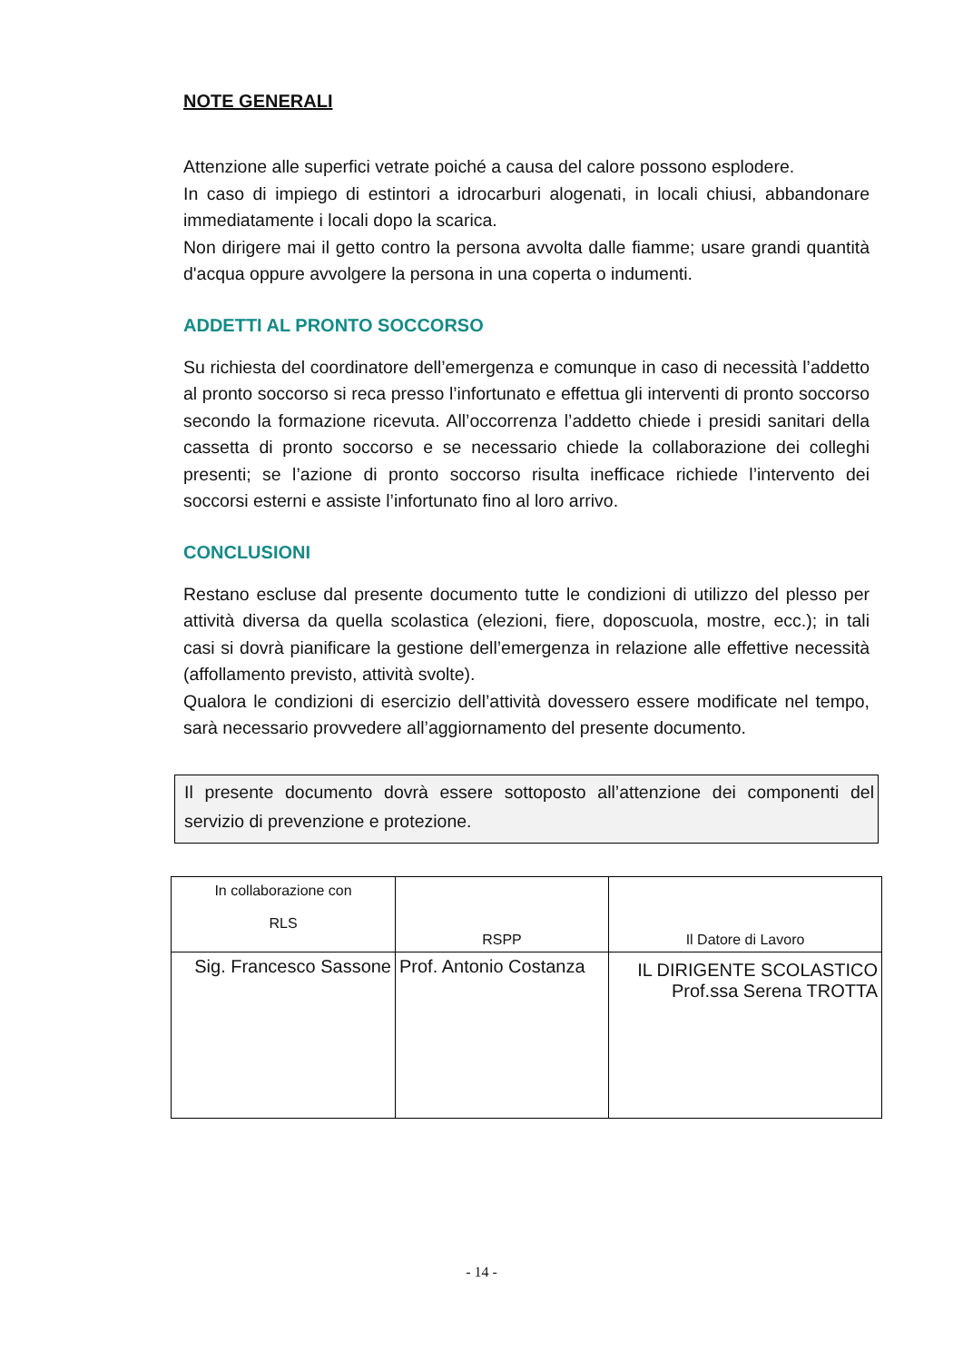NOTE GENERALI
Attenzione alle superfici vetrate poiché a causa del calore possono esplodere.
In caso di impiego di estintori a idrocarburi alogenati, in locali chiusi, abbandonare immediatamente i locali dopo la scarica.
Non dirigere mai il getto contro la persona avvolta dalle fiamme; usare grandi quantità d'acqua oppure avvolgere la persona in una coperta o indumenti.
ADDETTI AL PRONTO SOCCORSO
Su richiesta del coordinatore dell’emergenza e comunque in caso di necessità l’addetto al pronto soccorso si reca presso l’infortunato e effettua gli interventi di pronto soccorso secondo la formazione ricevuta. All’occorrenza l’addetto chiede i presidi sanitari della cassetta di pronto soccorso e se necessario chiede la collaborazione dei colleghi presenti; se l’azione di pronto soccorso risulta inefficace richiede l’intervento dei soccorsi esterni e assiste l’infortunato fino al loro arrivo.
CONCLUSIONI
Restano escluse dal presente documento tutte le condizioni di utilizzo del plesso per attività diversa da quella scolastica (elezioni, fiere, doposcuola, mostre, ecc.); in tali casi si dovrà pianificare la gestione dell’emergenza in relazione alle effettive necessità (affollamento previsto, attività svolte).
Qualora le condizioni di esercizio dell’attività dovessero essere modificate nel tempo, sarà necessario provvedere all’aggiornamento del presente documento.
Il presente documento dovrà essere sottoposto all’attenzione dei componenti del servizio di prevenzione e protezione.
| In collaborazione con RLS | RSPP | Il Datore di Lavoro |
| Sig. Francesco Sassone | Prof. Antonio Costanza | IL DIRIGENTE SCOLASTICO Prof.ssa Serena TROTTA |
- 14 -